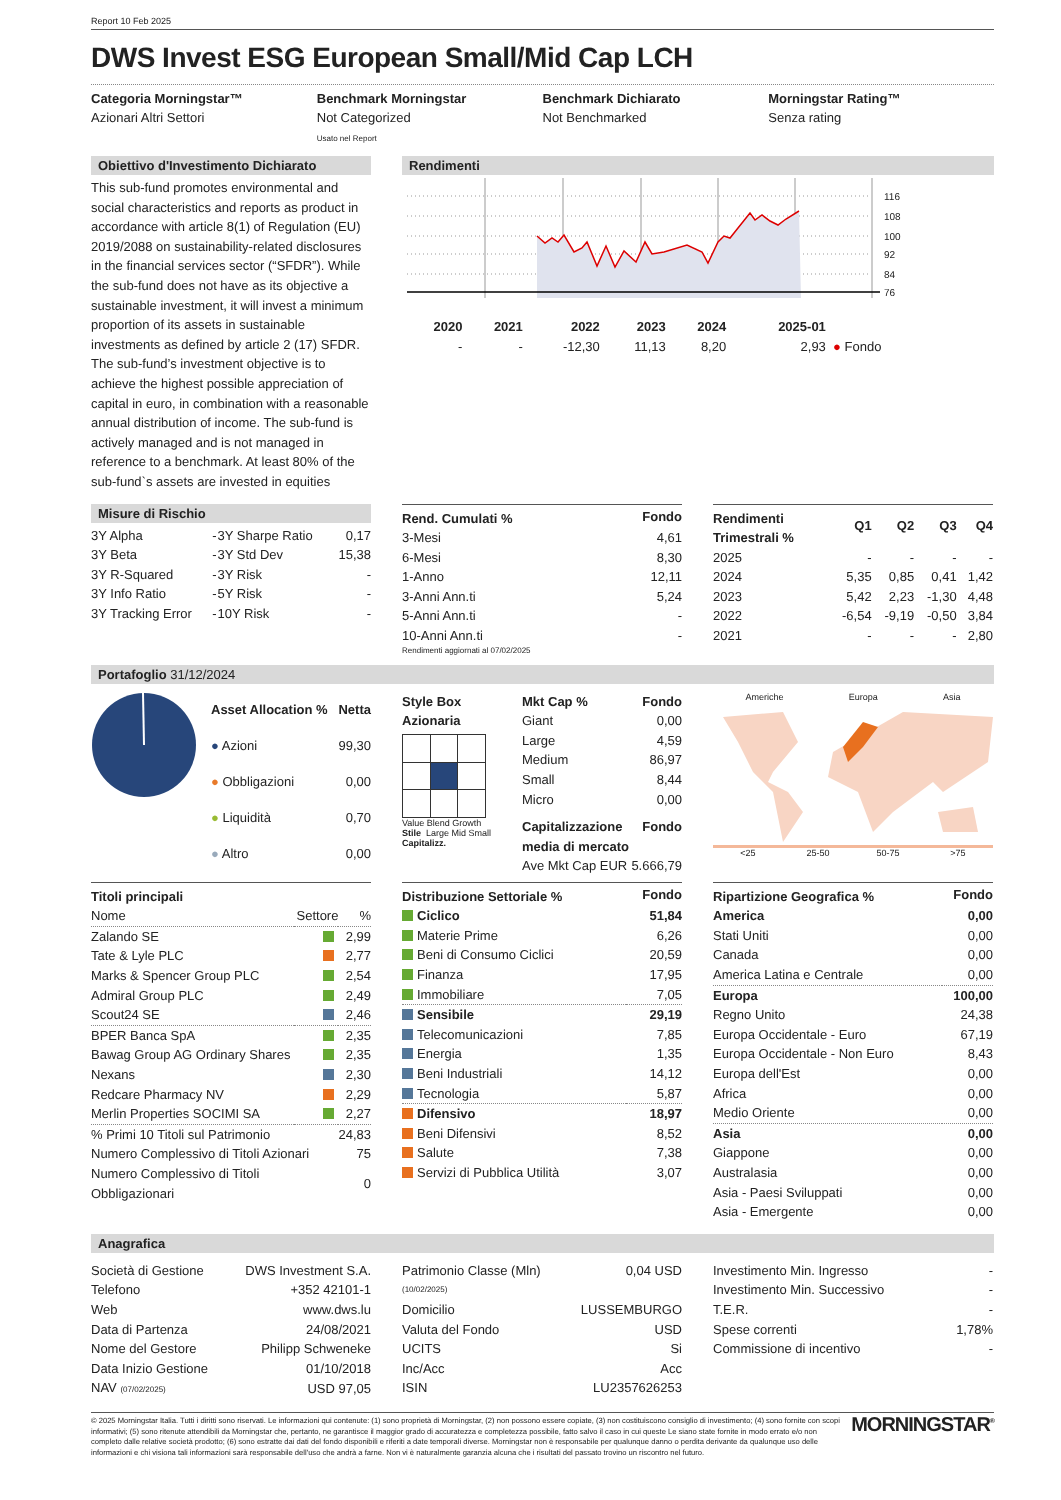Report 10 Feb 2025
DWS Invest ESG European Small/Mid Cap LCH
Categoria Morningstar™
Azionari Altri Settori
Benchmark Morningstar
Not Categorized
Usato nel Report
Benchmark Dichiarato
Not Benchmarked
Morningstar Rating™
Senza rating
Obiettivo d'Investimento Dichiarato
This sub-fund promotes environmental and social characteristics and reports as product in accordance with article 8(1) of Regulation (EU) 2019/2088 on sustainability-related disclosures in the financial services sector (“SFDR”). While the sub-fund does not have as its objective a sustainable investment, it will invest a minimum proportion of its assets in sustainable investments as defined by article 2 (17) SFDR. The sub-fund’s investment objective is to achieve the highest possible appreciation of capital in euro, in combination with a reasonable annual distribution of income. The sub-fund is actively managed and is not managed in reference to a benchmark. At least 80% of the sub-fund`s assets are invested in equities
Rendimenti
116
108
100
92
84
76
| 2020 | 2021 | 2022 | 2023 | 2024 | 2025-01 | |
| --- | --- | --- | --- | --- | --- | --- |
| - | - | -12,30 | 11,13 | 8,20 | 2,93 | ● Fondo |
Misure di Rischio
| 3Y Alpha | - | 3Y Sharpe Ratio | 0,17 |
| 3Y Beta | - | 3Y Std Dev | 15,38 |
| 3Y R-Squared | - | 3Y Risk | - |
| 3Y Info Ratio | - | 5Y Risk | - |
| 3Y Tracking Error | - | 10Y Risk | - |
| Rend. Cumulati % | Fondo |
| --- | --- |
| 3-Mesi | 4,61 |
| 6-Mesi | 8,30 |
| 1-Anno | 12,11 |
| 3-Anni Ann.ti | 5,24 |
| 5-Anni Ann.ti | - |
| 10-Anni Ann.ti | - |
Rendimenti aggiornati al 07/02/2025
| Rendimenti Trimestrali % | Q1 | Q2 | Q3 | Q4 |
| --- | --- | --- | --- | --- |
| 2025 | - | - | - | - |
| 2024 | 5,35 | 0,85 | 0,41 | 1,42 |
| 2023 | 5,42 | 2,23 | -1,30 | 4,48 |
| 2022 | -6,54 | -9,19 | -0,50 | 3,84 |
| 2021 | - | - | - | 2,80 |
Portafoglio 31/12/2024
| Asset Allocation % | Netta |
| --- | --- |
| ● Azioni | 99,30 |
| ● Obbligazioni | 0,00 |
| ● Liquidità | 0,70 |
| ● Altro | 0,00 |
Style Box
Azionaria
Value Blend Growth
Stile Large Mid Small Capitalizz.
| Mkt Cap % | Fondo |
| --- | --- |
| Giant | 0,00 |
| Large | 4,59 |
| Medium | 86,97 |
| Small | 8,44 |
| Micro | 0,00 |
| Capitalizzazione media di mercato | Fondo |
| Ave Mkt Cap EUR | 5.666,79 |
Americhe Europa Asia
<25 25-50 50-75 >75
| Titoli principali | | |
| --- | --- | --- |
| Nome | Settore | % |
| Zalando SE | | 2,99 |
| Tate & Lyle PLC | | 2,77 |
| Marks & Spencer Group PLC | | 2,54 |
| Admiral Group PLC | | 2,49 |
| Scout24 SE | | 2,46 |
| BPER Banca SpA | | 2,35 |
| Bawag Group AG Ordinary Shares | | 2,35 |
| Nexans | | 2,30 |
| Redcare Pharmacy NV | | 2,29 |
| Merlin Properties SOCIMI SA | | 2,27 |
| % Primi 10 Titoli sul Patrimonio | | 24,83 |
| Numero Complessivo di Titoli Azionari | | 75 |
| Numero Complessivo di Titoli Obbligazionari | | 0 |
| Distribuzione Settoriale % | Fondo |
| --- | --- |
| Ciclico | 51,84 |
| Materie Prime | 6,26 |
| Beni di Consumo Ciclici | 20,59 |
| Finanza | 17,95 |
| Immobiliare | 7,05 |
| Sensibile | 29,19 |
| Telecomunicazioni | 7,85 |
| Energia | 1,35 |
| Beni Industriali | 14,12 |
| Tecnologia | 5,87 |
| Difensivo | 18,97 |
| Beni Difensivi | 8,52 |
| Salute | 7,38 |
| Servizi di Pubblica Utilità | 3,07 |
| Ripartizione Geografica % | Fondo |
| --- | --- |
| America | 0,00 |
| Stati Uniti | 0,00 |
| Canada | 0,00 |
| America Latina e Centrale | 0,00 |
| Europa | 100,00 |
| Regno Unito | 24,38 |
| Europa Occidentale - Euro | 67,19 |
| Europa Occidentale - Non Euro | 8,43 |
| Europa dell'Est | 0,00 |
| Africa | 0,00 |
| Medio Oriente | 0,00 |
| Asia | 0,00 |
| Giappone | 0,00 |
| Australasia | 0,00 |
| Asia - Paesi Sviluppati | 0,00 |
| Asia - Emergente | 0,00 |
Anagrafica
| Società di Gestione | DWS Investment S.A. |
| Telefono | +352 42101-1 |
| Web | www.dws.lu |
| Data di Partenza | 24/08/2021 |
| Nome del Gestore | Philipp Schweneke |
| Data Inizio Gestione | 01/10/2018 |
| NAV (07/02/2025) | USD 97,05 |
| Patrimonio Classe (Mln) | 0,04 USD |
| (10/02/2025) | |
| Domicilio | LUSSEMBURGO |
| Valuta del Fondo | USD |
| UCITS | Si |
| Inc/Acc | Acc |
| ISIN | LU2357626253 |
| Investimento Min. Ingresso | - |
| Investimento Min. Successivo | - |
| T.E.R. | - |
| Spese correnti | 1,78% |
| Commissione di incentivo | - |
© 2025 Morningstar Italia. Tutti i diritti sono riservati. Le informazioni qui contenute: (1) sono proprietà di Morningstar, (2) non possono essere copiate, (3) non costituiscono consiglio di investimento; (4) sono fornite con scopi informativi; (5) sono ritenute attendibili da Morningstar che, pertanto, ne garantisce il maggior grado di accuratezza e completezza possibile, fatto salvo il caso in cui queste Le siano state fornite in modo errato e/o non completo dalle relative società prodotto; (6) sono estratte dai dati del fondo disponibili e riferiti a date temporali diverse. Morningstar non è responsabile per qualunque danno o perdita derivante da qualunque uso delle informazioni e chi visiona tali informazioni sarà responsabile dell'uso che andrà a farne. Non vi è naturalmente garanzia alcuna che i risultati del passato trovino un riscontro nel futuro.
MORNINGSTAR<sup>®</sup>